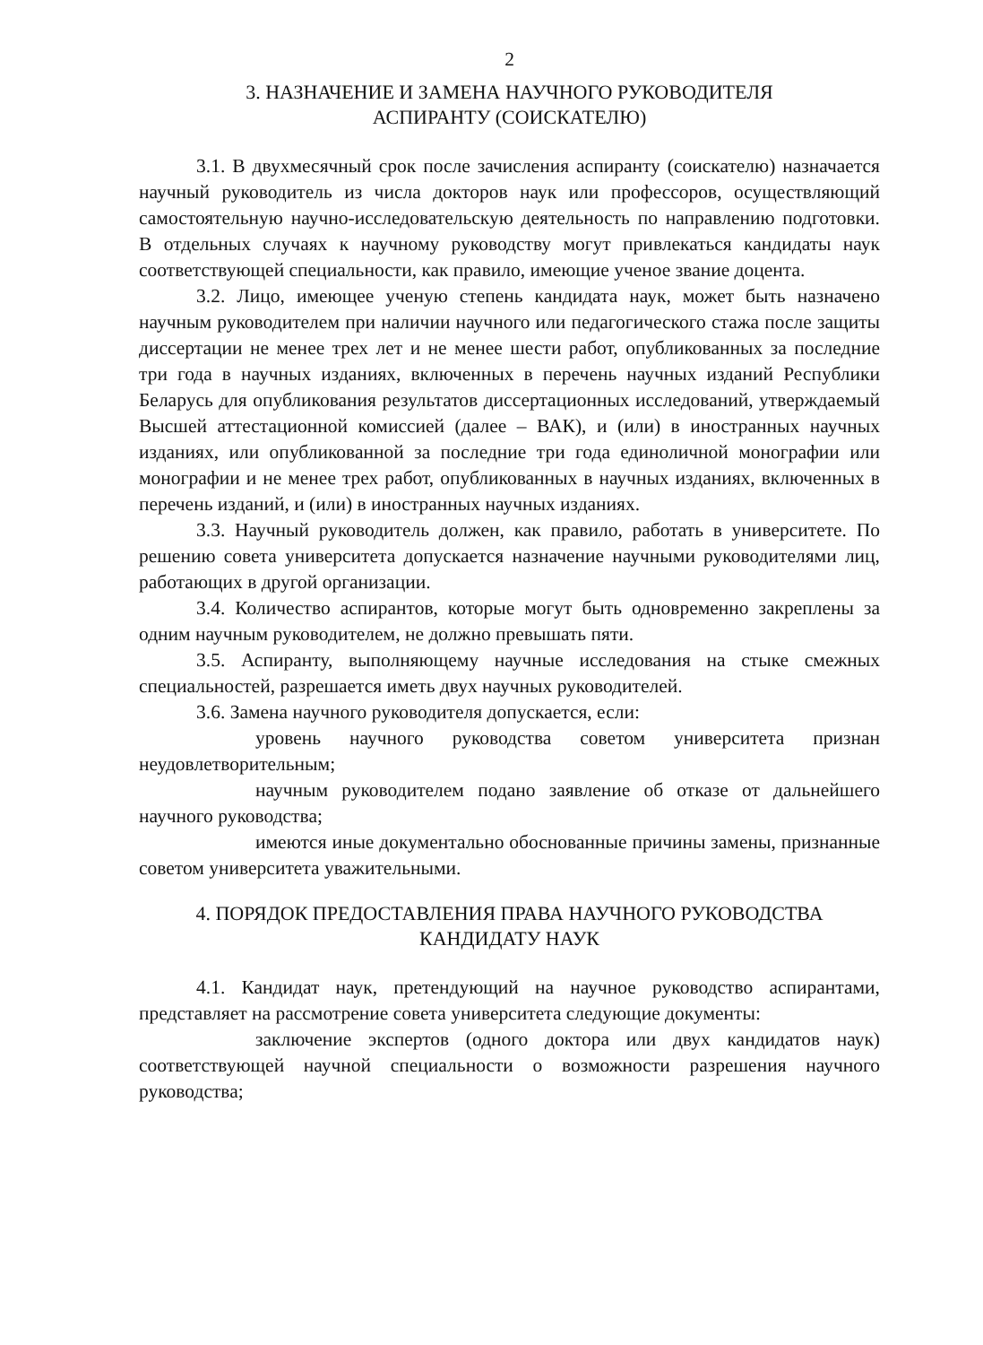2
3. НАЗНАЧЕНИЕ И ЗАМЕНА НАУЧНОГО РУКОВОДИТЕЛЯ
АСПИРАНТУ (СОИСКАТЕЛЮ)
3.1. В двухмесячный срок после зачисления аспиранту (соискателю) назначается научный руководитель из числа докторов наук или профессоров, осуществляющий самостоятельную научно-исследовательскую деятельность по направлению подготовки. В отдельных случаях к научному руководству могут привлекаться кандидаты наук соответствующей специальности, как правило, имеющие ученое звание доцента.
3.2. Лицо, имеющее ученую степень кандидата наук, может быть назначено научным руководителем при наличии научного или педагогического стажа после защиты диссертации не менее трех лет и не менее шести работ, опубликованных за последние три года в научных изданиях, включенных в перечень научных изданий Республики Беларусь для опубликования результатов диссертационных исследований, утверждаемый Высшей аттестационной комиссией (далее – ВАК), и (или) в иностранных научных изданиях, или опубликованной за последние три года единоличной монографии или монографии и не менее трех работ, опубликованных в научных изданиях, включенных в перечень изданий, и (или) в иностранных научных изданиях.
3.3. Научный руководитель должен, как правило, работать в университете. По решению совета университета допускается назначение научными руководителями лиц, работающих в другой организации.
3.4. Количество аспирантов, которые могут быть одновременно закреплены за одним научным руководителем, не должно превышать пяти.
3.5. Аспиранту, выполняющему научные исследования на стыке смежных специальностей, разрешается иметь двух научных руководителей.
3.6. Замена научного руководителя допускается, если:
уровень научного руководства советом университета признан неудовлетворительным;
научным руководителем подано заявление об отказе от дальнейшего научного руководства;
имеются иные документально обоснованные причины замены, признанные советом университета уважительными.
4. ПОРЯДОК ПРЕДОСТАВЛЕНИЯ ПРАВА НАУЧНОГО РУКОВОДСТВА
КАНДИДАТУ НАУК
4.1. Кандидат наук, претендующий на научное руководство аспирантами, представляет на рассмотрение совета университета следующие документы:
заключение экспертов (одного доктора или двух кандидатов наук) соответствующей научной специальности о возможности разрешения научного руководства;